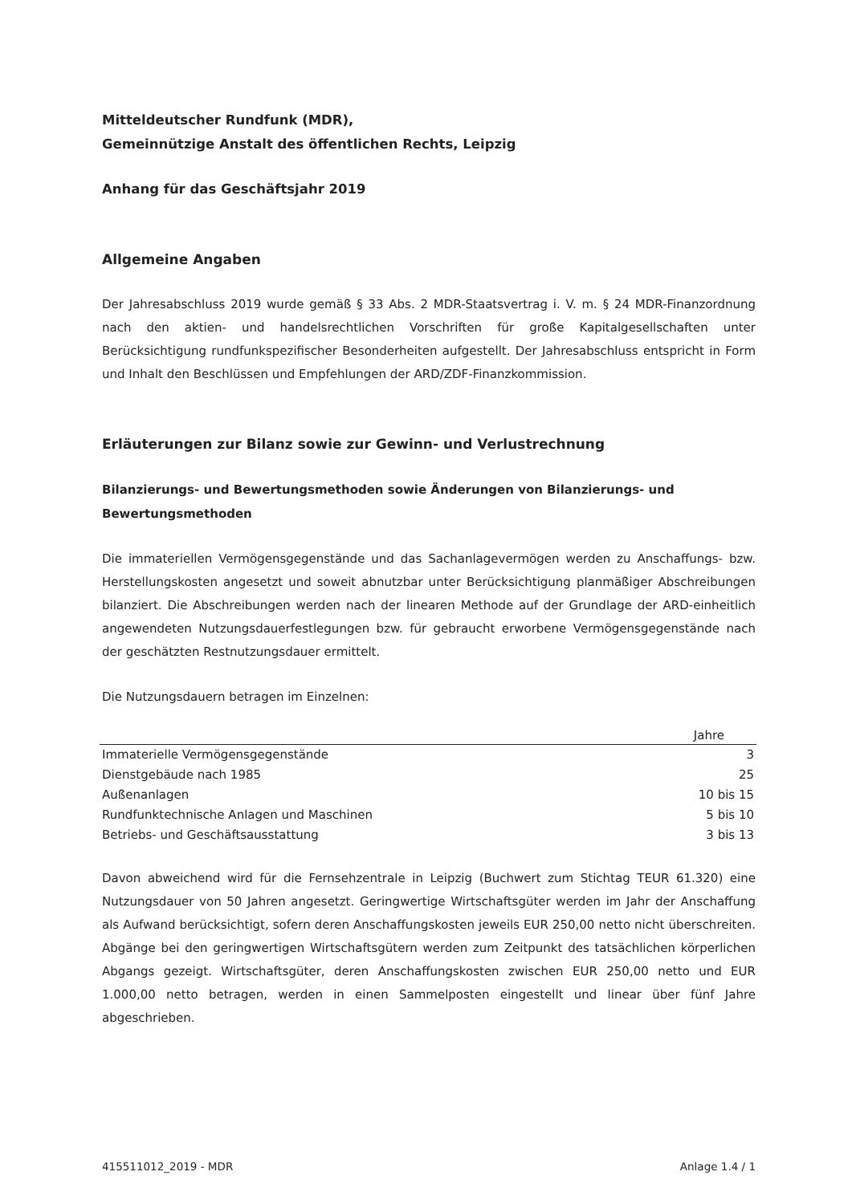Mitteldeutscher Rundfunk (MDR),
Gemeinnützige Anstalt des öffentlichen Rechts, Leipzig
Anhang für das Geschäftsjahr 2019
Allgemeine Angaben
Der Jahresabschluss 2019 wurde gemäß § 33 Abs. 2 MDR-Staatsvertrag i. V. m. § 24 MDR-Finanzordnung nach den aktien- und handelsrechtlichen Vorschriften für große Kapitalgesellschaften unter Berücksichtigung rundfunkspezifischer Besonderheiten aufgestellt. Der Jahresabschluss entspricht in Form und Inhalt den Beschlüssen und Empfehlungen der ARD/ZDF-Finanzkommission.
Erläuterungen zur Bilanz sowie zur Gewinn- und Verlustrechnung
Bilanzierungs- und Bewertungsmethoden sowie Änderungen von Bilanzierungs- und Bewertungsmethoden
Die immateriellen Vermögensgegenstände und das Sachanlagevermögen werden zu Anschaffungs- bzw. Herstellungskosten angesetzt und soweit abnutzbar unter Berücksichtigung planmäßiger Abschreibungen bilanziert. Die Abschreibungen werden nach der linearen Methode auf der Grundlage der ARD-einheitlich angewendeten Nutzungsdauerfestlegungen bzw. für gebraucht erworbene Vermögensgegenstände nach der geschätzten Restnutzungsdauer ermittelt.
Die Nutzungsdauern betragen im Einzelnen:
| Jahre | |
| --- | --- |
| Immaterielle Vermögensgegenstände | 3 |
| Dienstgebäude nach 1985 | 25 |
| Außenanlagen | 10 bis 15 |
| Rundfunktechnische Anlagen und Maschinen | 5 bis 10 |
| Betriebs- und Geschäftsausstattung | 3 bis 13 |
Davon abweichend wird für die Fernsehzentrale in Leipzig (Buchwert zum Stichtag TEUR 61.320) eine Nutzungsdauer von 50 Jahren angesetzt. Geringwertige Wirtschaftsgüter werden im Jahr der Anschaffung als Aufwand berücksichtigt, sofern deren Anschaffungskosten jeweils EUR 250,00 netto nicht überschreiten. Abgänge bei den geringwertigen Wirtschaftsgütern werden zum Zeitpunkt des tatsächlichen körperlichen Abgangs gezeigt. Wirtschaftsgüter, deren Anschaffungskosten zwischen EUR 250,00 netto und EUR 1.000,00 netto betragen, werden in einen Sammelposten eingestellt und linear über fünf Jahre abgeschrieben.
415511012_2019 - MDR Anlage 1.4 / 1